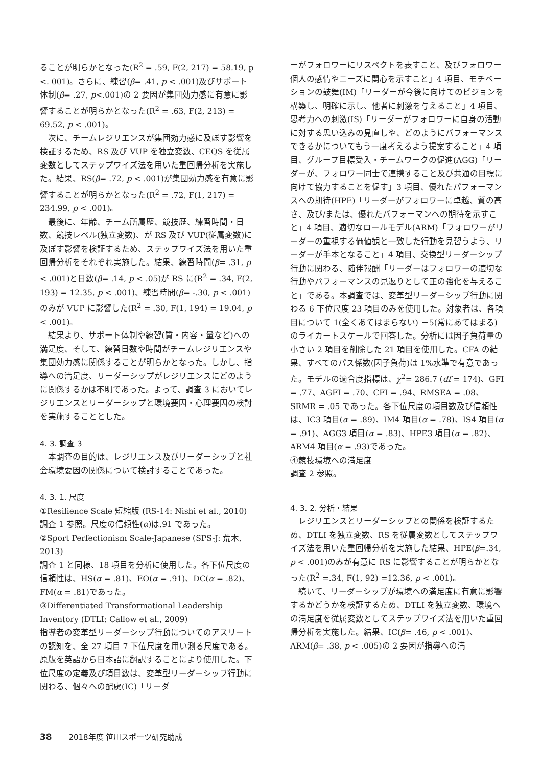ることが明らかとなった(R<sup>2</sup> = .59, F(2, 217) = 58.19, p <. 001)。さらに、練習(β= .41, p < .001)及びサポート体制(β= .27, p<.001)の 2 要因が集団効力感に有意に影響することが明らかとなった(R<sup>2</sup> = .63, F(2, 213) = 69.52, p < .001)。
次に、チームレジリエンスが集団効力感に及ぼす影響を検証するため、RS 及び VUP を独立変数、CEQS を従属変数としてステップワイズ法を用いた重回帰分析を実施した。結果、RS(β= .72, p < .001)が集団効力感を有意に影響することが明らかとなった(R<sup>2</sup> = .72, F(1, 217) = 234.99, p < .001)。
最後に、年齢、チーム所属歴、競技歴、練習時間・日数、競技レベル(独立変数)、が RS 及び VUP(従属変数)に及ぼす影響を検証するため、ステップワイズ法を用いた重回帰分析をそれぞれ実施した。結果、練習時間(β= .31, p < .001)と日数(β= .14, p < .05)が RS に(R<sup>2</sup> = .34, F(2, 193) = 12.35, p < .001)、練習時間(β= -.30, p < .001)のみが VUP に影響した(R<sup>2</sup> = .30, F(1, 194) = 19.04, p < .001)。
結果より、サポート体制や練習(質・内容・量など)への満足度、そして、練習日数や時間がチームレジリエンスや集団効力感に関係することが明らかとなった。しかし、指導への満足度、リーダーシップがレジリエンスにどのように関係するかは不明であった。よって、調査 3 においてレジリエンスとリーダーシップと環境要因・心理要因の検討を実施することとした。
4. 3. 調査 3
本調査の目的は、レジリエンス及びリーダーシップと社会環境要因の関係について検討することであった。
4. 3. 1. 尺度
①Resilience Scale 短縮版 (RS-14: Nishi et al., 2010)
調査 1 参照。尺度の信頼性(α)は.91 であった。
②Sport Perfectionism Scale-Japanese (SPS-J: 荒木, 2013)
調査 1 と同様、18 項目を分析に使用した。各下位尺度の信頼性は、HS(α = .81)、EO(α = .91)、DC(α = .82)、FM(α = .81)であった。
③Differentiated Transformational Leadership Inventory (DTLI: Callow et al., 2009)
指導者の変革型リーダーシップ行動についてのアスリートの認知を、全 27 項目 7 下位尺度を用い測る尺度である。原版を英語から日本語に翻訳することにより使用した。下位尺度の定義及び項目数は、変革型リーダーシップ行動に関わる、個々への配慮(IC)「リーダ
ーがフォロワーにリスペクトを表すこと、及びフォロワー個人の感情やニーズに関心を示すこと」4 項目、モチベーションの鼓舞(IM)「リーダーが今後に向けてのビジョンを構築し、明確に示し、他者に刺激を与えること」4 項目、思考力への刺激(IS)「リーダーがフォロワーに自身の活動に対する思い込みの見直しや、どのようにパフォーマンスできるかについてもう一度考えるよう提案すること」4 項目、グループ目標受入・チームワークの促進(AGG)「リーダーが、フォロワー同士で連携すること及び共通の目標に向けて協力することを促す」3 項目、優れたパフォーマンスへの期待(HPE)「リーダーがフォロワーに卓越、質の高さ、及び/または、優れたパフォーマンへの期待を示すこと」4 項目、適切なロールモデル(ARM)「フォロワーがリーダーの重視する価値観と一致した行動を見習うよう、リーダーが手本となること」4 項目、交換型リーダーシップ行動に関わる、随伴報酬「リーダーはフォロワーの適切な行動やパフォーマンスの見返りとして正の強化を与えること」である。本調査では、変革型リーダーシップ行動に関わる 6 下位尺度 23 項目のみを使用した。対象者は、各項目について 1(全くあてはまらない) －5(常にあてはまる)のライカートスケールで回答した。分析には因子負荷量の小さい 2 項目を削除した 21 項目を使用した。CFA の結果、すべてのパス係数(因子負荷)は 1%水準で有意であった。モデルの適合度指標は、χ<sup>2</sup>= 286.7 (df = 174)、GFI = .77、AGFI = .70、CFI = .94、RMSEA = .08、SRMR = .05 であった。各下位尺度の項目数及び信頼性は、IC3 項目(α = .89)、IM4 項目(α = .78)、IS4 項目(α = .91)、AGG3 項目(α = .83)、HPE3 項目(α = .82)、ARM4 項目(α = .93)であった。
④競技環境への満足度
調査 2 参照。
4. 3. 2. 分析・結果
レジリエンスとリーダーシップとの関係を検証するため、DTLI を独立変数、RS を従属変数としてステップワイズ法を用いた重回帰分析を実施した結果、HPE(β=.34, p < .001)のみが有意に RS に影響することが明らかとなった(R<sup>2</sup> =.34, F(1, 92) =12.36, p < .001)。
続いて、リーダーシップが環境への満足度に有意に影響するかどうかを検証するため、DTLI を独立変数、環境への満足度を従属変数としてステップワイズ法を用いた重回帰分析を実施した。結果、IC(β= .46, p < .001)、ARM(β= .38, p < .005)の 2 要因が指導への満
38 2018年度 笹川スポーツ研究助成